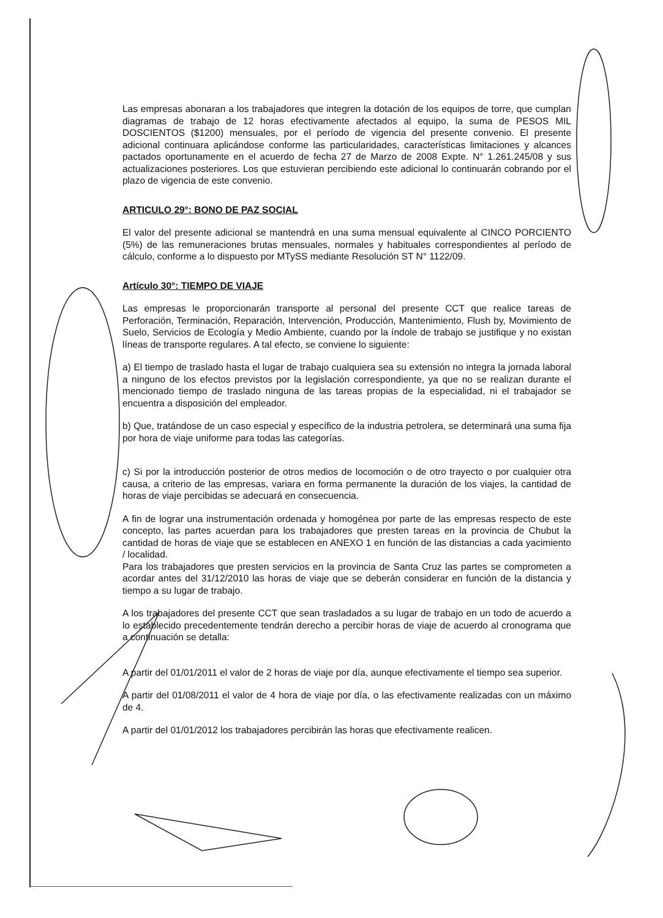Las empresas abonaran a los trabajadores que integren la dotación de los equipos de torre, que cumplan diagramas de trabajo de 12 horas efectivamente afectados al equipo, la suma de PESOS MIL DOSCIENTOS ($1200) mensuales, por el período de vigencia del presente convenio. El presente adicional continuara aplicándose conforme las particularidades, características limitaciones y alcances pactados oportunamente en el acuerdo de fecha 27 de Marzo de 2008 Expte. N° 1.261.245/08 y sus actualizaciones posteriores. Los que estuvieran percibiendo este adicional lo continuarán cobrando por el plazo de vigencia de este convenio.
ARTICULO 29°: BONO DE PAZ SOCIAL
El valor del presente adicional se mantendrá en una suma mensual equivalente al CINCO PORCIENTO (5%) de las remuneraciones brutas mensuales, normales y habituales correspondientes al período de cálculo, conforme a lo dispuesto por MTySS mediante Resolución ST N° 1122/09.
Artículo 30°: TIEMPO DE VIAJE
Las empresas le proporcionarán transporte al personal del presente CCT que realice tareas de Perforación, Terminación, Reparación, Intervención, Producción, Mantenimiento, Flush by, Movimiento de Suelo, Servicios de Ecología y Medio Ambiente, cuando por la índole de trabajo se justifique y no existan líneas de transporte regulares. A tal efecto, se conviene lo siguiente:
a) El tiempo de traslado hasta el lugar de trabajo cualquiera sea su extensión no integra la jornada laboral a ninguno de los efectos previstos por la legislación correspondiente, ya que no se realizan durante el mencionado tiempo de traslado ninguna de las tareas propias de la especialidad, ni el trabajador se encuentra a disposición del empleador.
b) Que, tratándose de un caso especial y específico de la industria petrolera, se determinará una suma fija por hora de viaje uniforme para todas las categorías.
c) Si por la introducción posterior de otros medios de locomoción o de otro trayecto o por cualquier otra causa, a criterio de las empresas, variara en forma permanente la duración de los viajes, la cantidad de horas de viaje percibidas se adecuará en consecuencia.
A fin de lograr una instrumentación ordenada y homogénea por parte de las empresas respecto de este concepto, las partes acuerdan para los trabajadores que presten tareas en la provincia de Chubut la cantidad de horas de viaje que se establecen en ANEXO 1 en función de las distancias a cada yacimiento / localidad.
Para los trabajadores que presten servicios en la provincia de Santa Cruz las partes se comprometen a acordar antes del 31/12/2010 las horas de viaje que se deberán considerar en función de la distancia y tiempo a su lugar de trabajo.
A los trabajadores del presente CCT que sean trasladados a su lugar de trabajo en un todo de acuerdo a lo establecido precedentemente tendrán derecho a percibir horas de viaje de acuerdo al cronograma que a continuación se detalla:
A partir del 01/01/2011 el valor de 2 horas de viaje por día, aunque efectivamente el tiempo sea superior.
A partir del 01/08/2011 el valor de 4 hora de viaje por día, o las efectivamente realizadas con un máximo de 4.
A partir del 01/01/2012 los trabajadores percibirán las horas que efectivamente realicen.